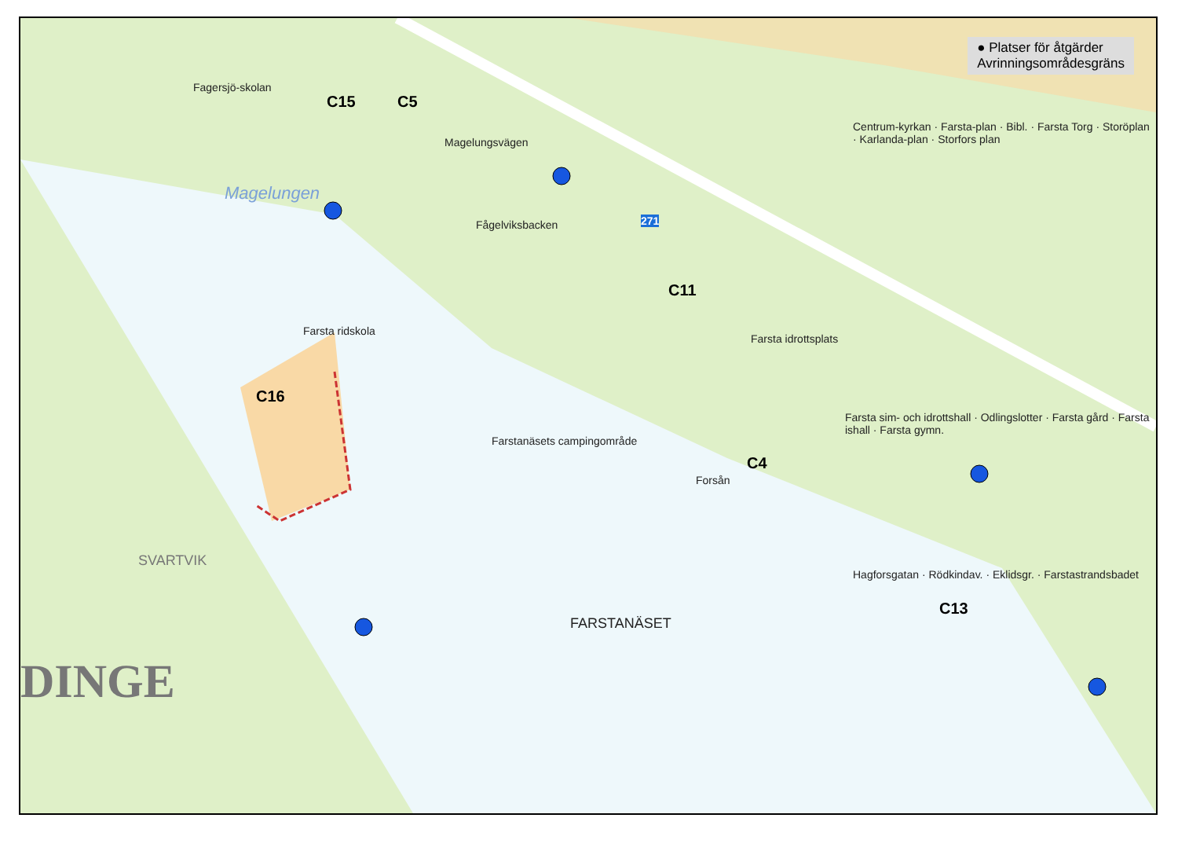● Platser för åtgärder
Avrinningsområdesgräns
C15 C5
C16
C11
C4
C13
Fagersjö-skolan
Magelungen
Magelungsvägen
Fågelviksbacken 271
Farsta idrottsplats
Farsta ridskola
Farstanäsets campingområde
Forsån
FARSTANÄSET
SVARTVIK
DINGE
Centrum-kyrkan · Farsta-plan · Bibl. · Farsta Torg · Storöplan · Karlanda-plan · Storfors plan
Farsta sim- och idrottshall · Odlingslotter · Farsta gård · Farsta ishall · Farsta gymn.
Hagforsgatan · Rödkindav. · Eklidsgr. · Farstastrandsbadet